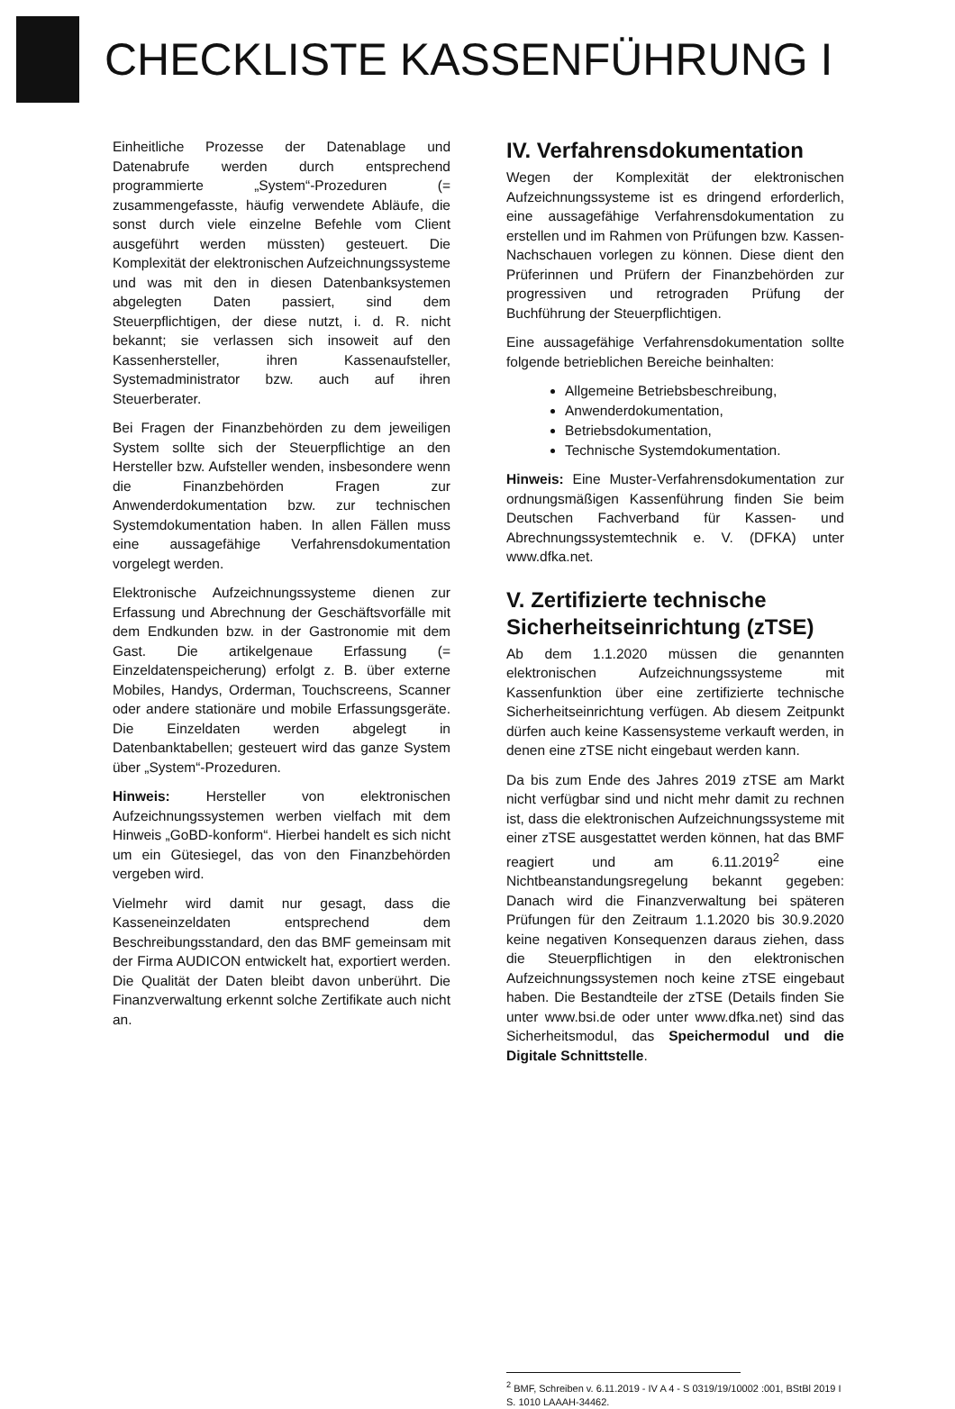CHECKLISTE KASSENFÜHRUNG I
Einheitliche Prozesse der Datenablage und Datenabrufe werden durch entsprechend programmierte „System“-Prozeduren (= zusammengefasste, häufig verwendete Abläufe, die sonst durch viele einzelne Befehle vom Client ausgeführt werden müssten) gesteuert. Die Komplexität der elektronischen Aufzeichnungssysteme und was mit den in diesen Datenbanksystemen abgelegten Daten passiert, sind dem Steuerpflichtigen, der diese nutzt, i. d. R. nicht bekannt; sie verlassen sich insoweit auf den Kassenhersteller, ihren Kassenaufsteller, Systemadministrator bzw. auch auf ihren Steuerberater.
Bei Fragen der Finanzbehörden zu dem jeweiligen System sollte sich der Steuerpflichtige an den Hersteller bzw. Aufsteller wenden, insbesondere wenn die Finanzbehörden Fragen zur Anwenderdokumentation bzw. zur technischen Systemdokumentation haben. In allen Fällen muss eine aussagefähige Verfahrensdokumentation vorgelegt werden.
Elektronische Aufzeichnungssysteme dienen zur Erfassung und Abrechnung der Geschäftsvorfälle mit dem Endkunden bzw. in der Gastronomie mit dem Gast. Die artikelgenaue Erfassung (= Einzeldatenspeicherung) erfolgt z. B. über externe Mobiles, Handys, Orderman, Touchscreens, Scanner oder andere stationäre und mobile Erfassungsgeräte. Die Einzeldaten werden abgelegt in Datenbanktabellen; gesteuert wird das ganze System über „System“-Prozeduren.
Hinweis: Hersteller von elektronischen Aufzeichnungssystemen werben vielfach mit dem Hinweis „GoBD-konform“. Hierbei handelt es sich nicht um ein Gütesiegel, das von den Finanzbehörden vergeben wird.
Vielmehr wird damit nur gesagt, dass die Kasseneinzeldaten entsprechend dem Beschreibungsstandard, den das BMF gemeinsam mit der Firma AUDICON entwickelt hat, exportiert werden. Die Qualität der Daten bleibt davon unberührt. Die Finanzverwaltung erkennt solche Zertifikate auch nicht an.
IV. Verfahrensdokumentation
Wegen der Komplexität der elektronischen Aufzeichnungssysteme ist es dringend erforderlich, eine aussagefähige Verfahrensdokumentation zu erstellen und im Rahmen von Prüfungen bzw. Kassen-Nachschauen vorlegen zu können. Diese dient den Prüferinnen und Prüfern der Finanzbehörden zur progressiven und retrograden Prüfung der Buchführung der Steuerpflichtigen.
Eine aussagefähige Verfahrensdokumentation sollte folgende betrieblichen Bereiche beinhalten:
Allgemeine Betriebsbeschreibung,
Anwenderdokumentation,
Betriebsdokumentation,
Technische Systemdokumentation.
Hinweis: Eine Muster-Verfahrensdokumentation zur ordnungsmäßigen Kassenführung finden Sie beim Deutschen Fachverband für Kassen- und Abrechnungssystemtechnik e. V. (DFKA) unter www.dfka.net.
V. Zertifizierte technische Sicherheitseinrichtung (zTSE)
Ab dem 1.1.2020 müssen die genannten elektronischen Aufzeichnungssysteme mit Kassenfunktion über eine zertifizierte technische Sicherheitseinrichtung verfügen. Ab diesem Zeitpunkt dürfen auch keine Kassensysteme verkauft werden, in denen eine zTSE nicht eingebaut werden kann.
Da bis zum Ende des Jahres 2019 zTSE am Markt nicht verfügbar sind und nicht mehr damit zu rechnen ist, dass die elektronischen Aufzeichnungssysteme mit einer zTSE ausgestattet werden können, hat das BMF reagiert und am 6.11.2019<sup>2</sup> eine Nichtbeanstandungsregelung bekannt gegeben: Danach wird die Finanzverwaltung bei späteren Prüfungen für den Zeitraum 1.1.2020 bis 30.9.2020 keine negativen Konsequenzen daraus ziehen, dass die Steuerpflichtigen in den elektronischen Aufzeichnungssystemen noch keine zTSE eingebaut haben. Die Bestandteile der zTSE (Details finden Sie unter www.bsi.de oder unter www.dfka.net) sind das Sicherheitsmodul, das Speichermodul und die Digitale Schnittstelle.
<sup>2</sup> BMF, Schreiben v. 6.11.2019 - IV A 4 - S 0319/19/10002 :001, BStBl 2019 I S. 1010 LAAAH-34462.